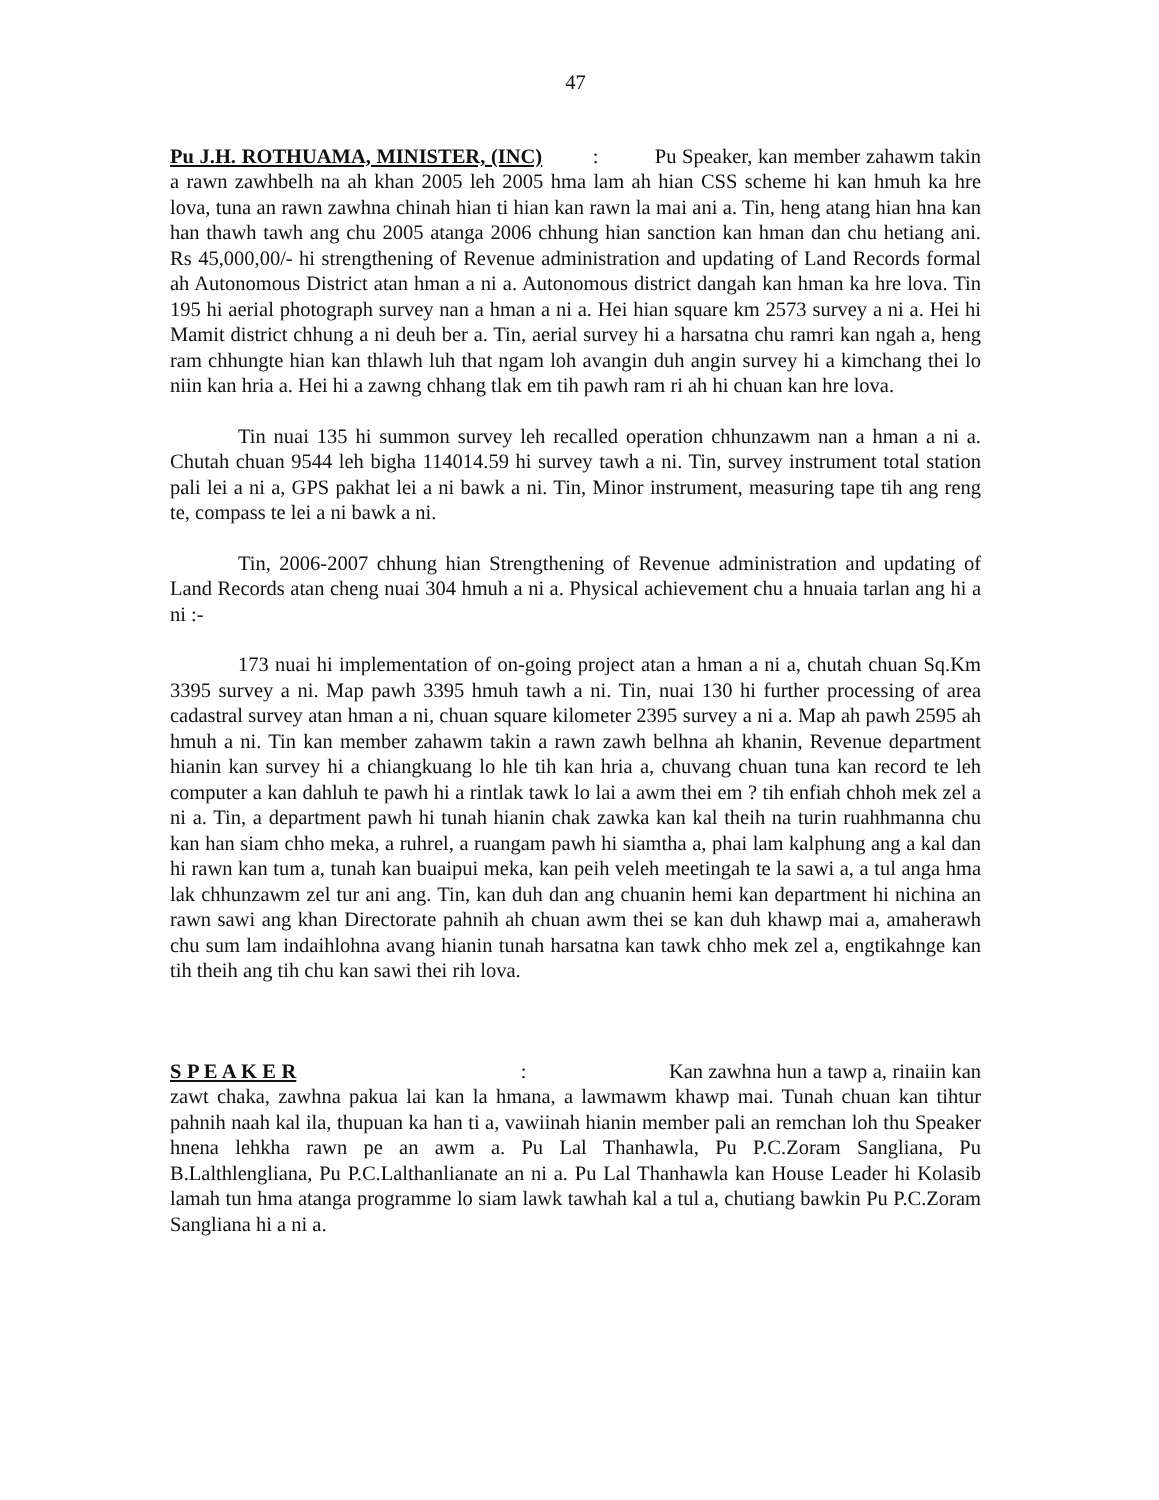47
Pu J.H. ROTHUAMA, MINISTER, (INC) : Pu Speaker, kan member zahawm takin a rawn zawhbelh na ah khan 2005 leh 2005 hma lam ah hian CSS scheme hi kan hmuh ka hre lova, tuna an rawn zawhna chinah hian ti hian kan rawn la mai ani a. Tin, heng atang hian hna kan han thawh tawh ang chu 2005 atanga 2006 chhung hian sanction kan hman dan chu hetiang ani. Rs 45,000,00/- hi strengthening of Revenue administration and updating of Land Records formal ah Autonomous District atan hman a ni a. Autonomous district dangah kan hman ka hre lova. Tin 195 hi aerial photograph survey nan a hman a ni a. Hei hian square km 2573 survey a ni a. Hei hi Mamit district chhung a ni deuh ber a. Tin, aerial survey hi a harsatna chu ramri kan ngah a, heng ram chhungte hian kan thlawh luh that ngam loh avangin duh angin survey hi a kimchang thei lo niin kan hria a. Hei hi a zawng chhang tlak em tih pawh ram ri ah hi chuan kan hre lova.
Tin nuai 135 hi summon survey leh recalled operation chhunzawm nan a hman a ni a. Chutah chuan 9544 leh bigha 114014.59 hi survey tawh a ni. Tin, survey instrument total station pali lei a ni a, GPS pakhat lei a ni bawk a ni. Tin, Minor instrument, measuring tape tih ang reng te, compass te lei a ni bawk a ni.
Tin, 2006-2007 chhung hian Strengthening of Revenue administration and updating of Land Records atan cheng nuai 304 hmuh a ni a. Physical achievement chu a hnuaia tarlan ang hi a ni :-
173 nuai hi implementation of on-going project atan a hman a ni a, chutah chuan Sq.Km 3395 survey a ni. Map pawh 3395 hmuh tawh a ni. Tin, nuai 130 hi further processing of area cadastral survey atan hman a ni, chuan square kilometer 2395 survey a ni a. Map ah pawh 2595 ah hmuh a ni. Tin kan member zahawm takin a rawn zawh belhna ah khanin, Revenue department hianin kan survey hi a chiangkuang lo hle tih kan hria a, chuvang chuan tuna kan record te leh computer a kan dahluh te pawh hi a rintlak tawk lo lai a awm thei em ? tih enfiah chhoh mek zel a ni a. Tin, a department pawh hi tunah hianin chak zawka kan kal theih na turin ruahhmanna chu kan han siam chho meka, a ruhrel, a ruangam pawh hi siamtha a, phai lam kalphung ang a kal dan hi rawn kan tum a, tunah kan buaipui meka, kan peih veleh meetingah te la sawi a, a tul anga hma lak chhunzawm zel tur ani ang. Tin, kan duh dan ang chuanin hemi kan department hi nichina an rawn sawi ang khan Directorate pahnih ah chuan awm thei se kan duh khawp mai a, amaherawh chu sum lam indaihlohna avang hianin tunah harsatna kan tawk chho mek zel a, engtikahnge kan tih theih ang tih chu kan sawi thei rih lova.
S P E A K E R : Kan zawhna hun a tawp a, rinaiin kan zawt chaka, zawhna pakua lai kan la hmana, a lawmawm khawp mai. Tunah chuan kan tihtur pahnih naah kal ila, thupuan ka han ti a, vawiinah hianin member pali an remchan loh thu Speaker hnena lehkha rawn pe an awm a. Pu Lal Thanhawla, Pu P.C.Zoram Sangliana, Pu B.Lalthlengliana, Pu P.C.Lalthanlianate an ni a. Pu Lal Thanhawla kan House Leader hi Kolasib lamah tun hma atanga programme lo siam lawk tawhah kal a tul a, chutiang bawkin Pu P.C.Zoram Sangliana hi a ni a.